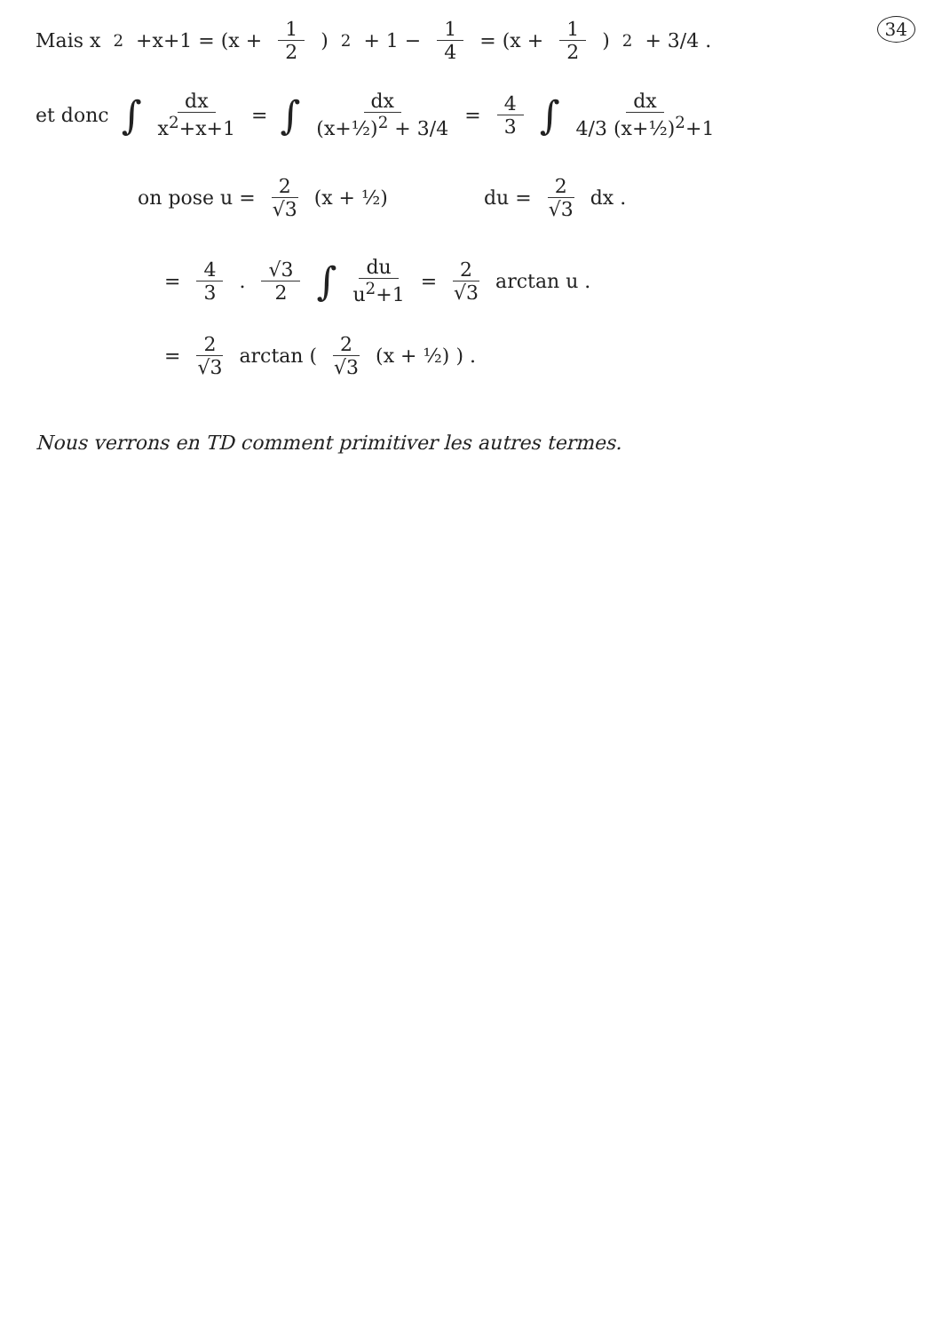34
Mais x<sup>2</sup>+x+1 = (x + 1 2)<sup>2</sup> + 1 − 1 4 = (x + 1 2)<sup>2</sup> + 3/4 .
et donc ∫ dx x<sup>2</sup>+x+1 = ∫ dx (x+½)<sup>2</sup> + 3/4 = 4 3 ∫ dx 4/3 (x+½)<sup>2</sup>+1
on pose u = 2 √3 (x + ½) du = 2 √3 dx .
= 4 3. √3 2 ∫ du u<sup>2</sup>+1 = 2 √3 arctan u .
= 2 √3 arctan ( 2 √3 (x + ½) ) .
Nous verrons en TD comment primitiver les autres termes.